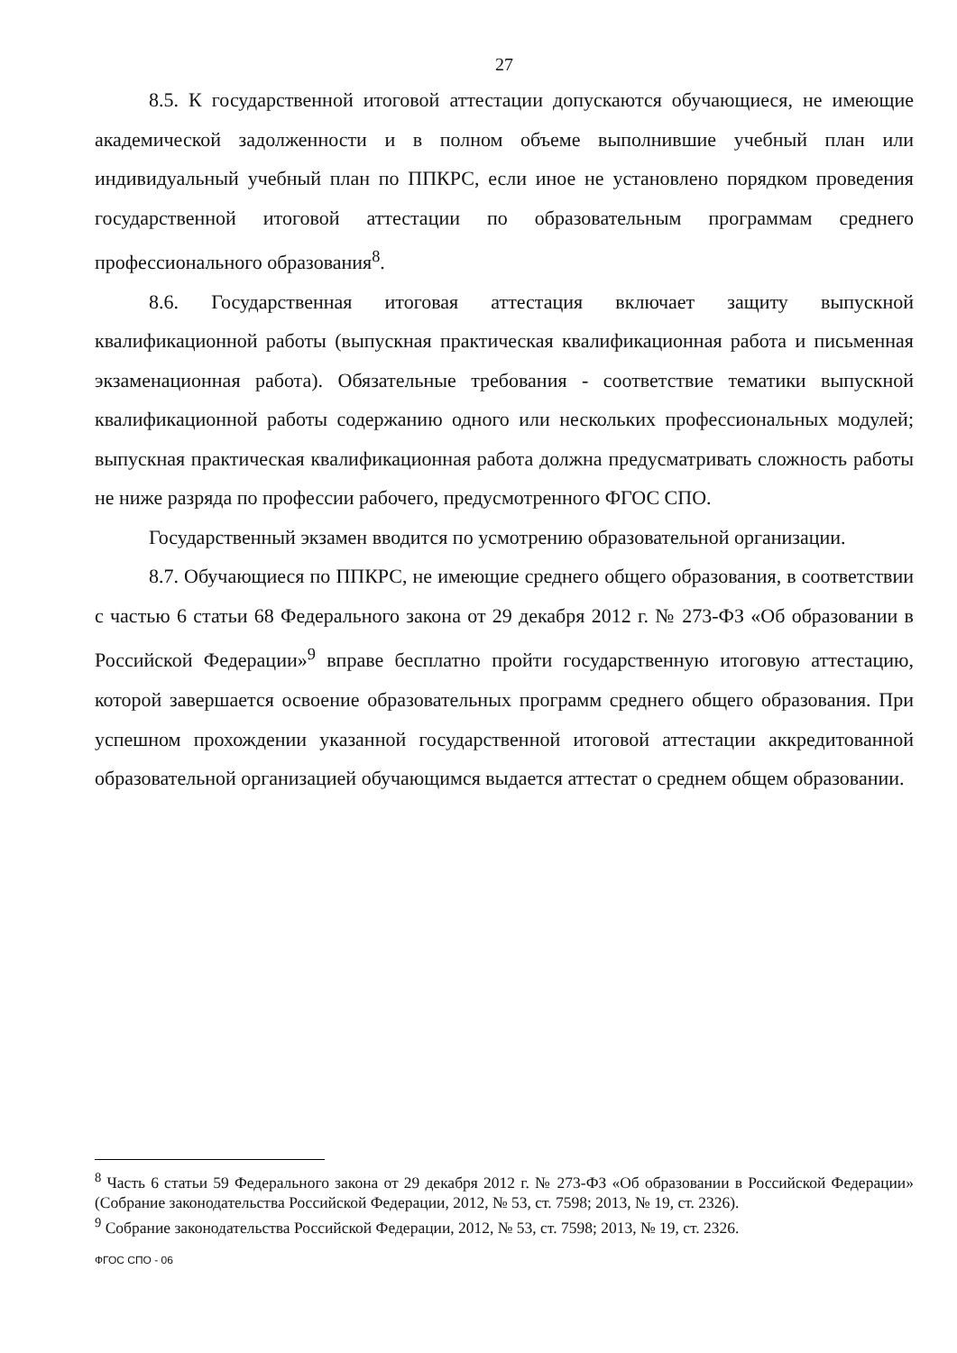27
8.5. К государственной итоговой аттестации допускаются обучающиеся, не имеющие академической задолженности и в полном объеме выполнившие учебный план или индивидуальный учебный план по ППКРС, если иное не установлено порядком проведения государственной итоговой аттестации по образовательным программам среднего профессионального образования<sup>8</sup>.
8.6. Государственная итоговая аттестация включает защиту выпускной квалификационной работы (выпускная практическая квалификационная работа и письменная экзаменационная работа). Обязательные требования - соответствие тематики выпускной квалификационной работы содержанию одного или нескольких профессиональных модулей; выпускная практическая квалификационная работа должна предусматривать сложность работы не ниже разряда по профессии рабочего, предусмотренного ФГОС СПО.
Государственный экзамен вводится по усмотрению образовательной организации.
8.7. Обучающиеся по ППКРС, не имеющие среднего общего образования, в соответствии с частью 6 статьи 68 Федерального закона от 29 декабря 2012 г. № 273-ФЗ «Об образовании в Российской Федерации»<sup>9</sup> вправе бесплатно пройти государственную итоговую аттестацию, которой завершается освоение образовательных программ среднего общего образования. При успешном прохождении указанной государственной итоговой аттестации аккредитованной образовательной организацией обучающимся выдается аттестат о среднем общем образовании.
<sup>8</sup> Часть 6 статьи 59 Федерального закона от 29 декабря 2012 г. № 273-ФЗ «Об образовании в Российской Федерации» (Собрание законодательства Российской Федерации, 2012, № 53, ст. 7598; 2013, № 19, ст. 2326).
<sup>9</sup> Собрание законодательства Российской Федерации, 2012, № 53, ст. 7598; 2013, № 19, ст. 2326.
ФГОС СПО - 06